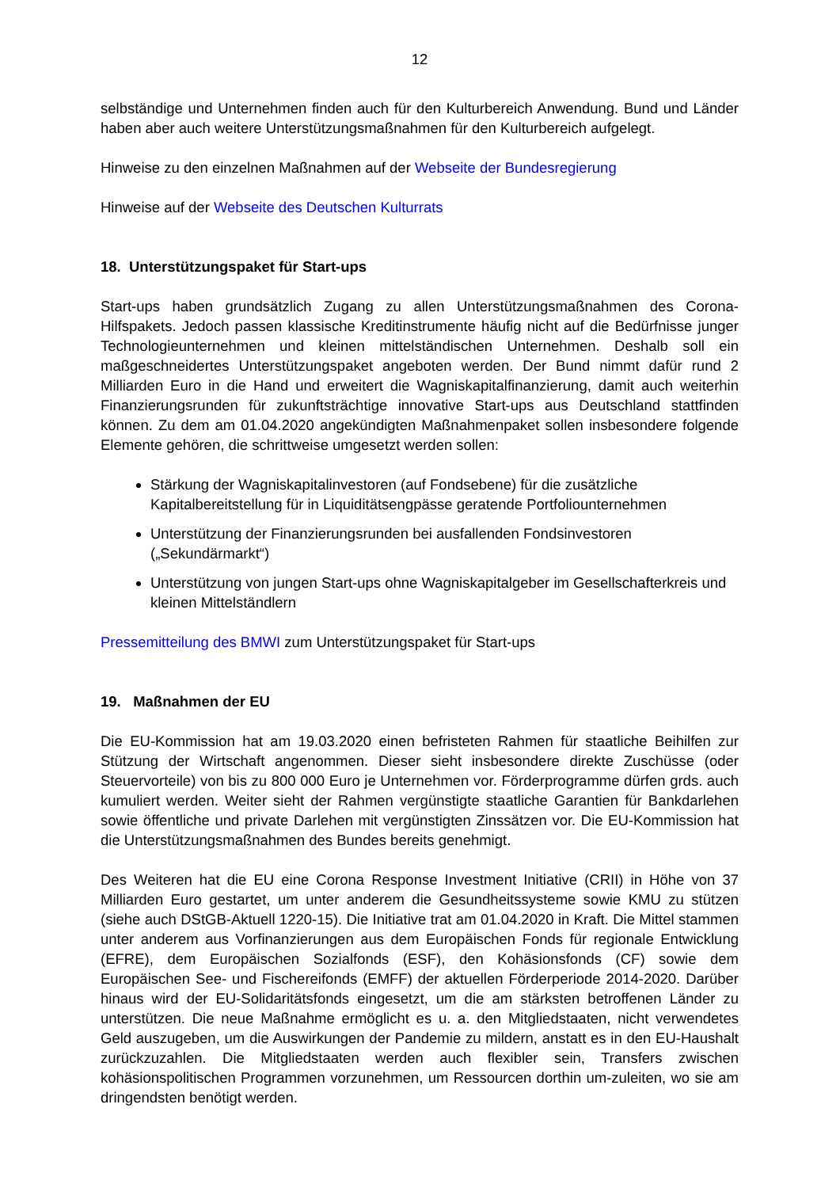12
selbständige und Unternehmen finden auch für den Kulturbereich Anwendung. Bund und Länder haben aber auch weitere Unterstützungsmaßnahmen für den Kulturbereich aufgelegt.
Hinweise zu den einzelnen Maßnahmen auf der Webseite der Bundesregierung
Hinweise auf der Webseite des Deutschen Kulturrats
18. Unterstützungspaket für Start-ups
Start-ups haben grundsätzlich Zugang zu allen Unterstützungsmaßnahmen des Corona-Hilfspakets. Jedoch passen klassische Kreditinstrumente häufig nicht auf die Bedürfnisse junger Technologieunternehmen und kleinen mittelständischen Unternehmen. Deshalb soll ein maßgeschneidertes Unterstützungspaket angeboten werden. Der Bund nimmt dafür rund 2 Milliarden Euro in die Hand und erweitert die Wagniskapitalfinanzierung, damit auch weiterhin Finanzierungsrunden für zukunftsträchtige innovative Start-ups aus Deutschland stattfinden können. Zu dem am 01.04.2020 angekündigten Maßnahmenpaket sollen insbesondere folgende Elemente gehören, die schrittweise umgesetzt werden sollen:
Stärkung der Wagniskapitalinvestoren (auf Fondsebene) für die zusätzliche Kapitalbereitstellung für in Liquiditätsengpässe geratende Portfoliounternehmen
Unterstützung der Finanzierungsrunden bei ausfallenden Fondsinvestoren („Sekundärmarkt“)
Unterstützung von jungen Start-ups ohne Wagniskapitalgeber im Gesellschafterkreis und kleinen Mittelständlern
Pressemitteilung des BMWI zum Unterstützungspaket für Start-ups
19. Maßnahmen der EU
Die EU-Kommission hat am 19.03.2020 einen befristeten Rahmen für staatliche Beihilfen zur Stützung der Wirtschaft angenommen. Dieser sieht insbesondere direkte Zuschüsse (oder Steuervorteile) von bis zu 800 000 Euro je Unternehmen vor. Förderprogramme dürfen grds. auch kumuliert werden. Weiter sieht der Rahmen vergünstigte staatliche Garantien für Bankdarlehen sowie öffentliche und private Darlehen mit vergünstigten Zinssätzen vor. Die EU-Kommission hat die Unterstützungsmaßnahmen des Bundes bereits genehmigt.
Des Weiteren hat die EU eine Corona Response Investment Initiative (CRII) in Höhe von 37 Milliarden Euro gestartet, um unter anderem die Gesundheitssysteme sowie KMU zu stützen (siehe auch DStGB-Aktuell 1220-15). Die Initiative trat am 01.04.2020 in Kraft. Die Mittel stammen unter anderem aus Vorfinanzierungen aus dem Europäischen Fonds für regionale Entwicklung (EFRE), dem Europäischen Sozialfonds (ESF), den Kohäsionsfonds (CF) sowie dem Europäischen See- und Fischereifonds (EMFF) der aktuellen Förderperiode 2014-2020. Darüber hinaus wird der EU-Solidaritätsfonds eingesetzt, um die am stärksten betroffenen Länder zu unterstützen. Die neue Maßnahme ermöglicht es u. a. den Mitgliedstaaten, nicht verwendetes Geld auszugeben, um die Auswirkungen der Pandemie zu mildern, anstatt es in den EU-Haushalt zurückzuzahlen. Die Mitgliedstaaten werden auch flexibler sein, Transfers zwischen kohäsionspolitischen Programmen vorzunehmen, um Ressourcen dorthin um-zuleiten, wo sie am dringendsten benötigt werden.